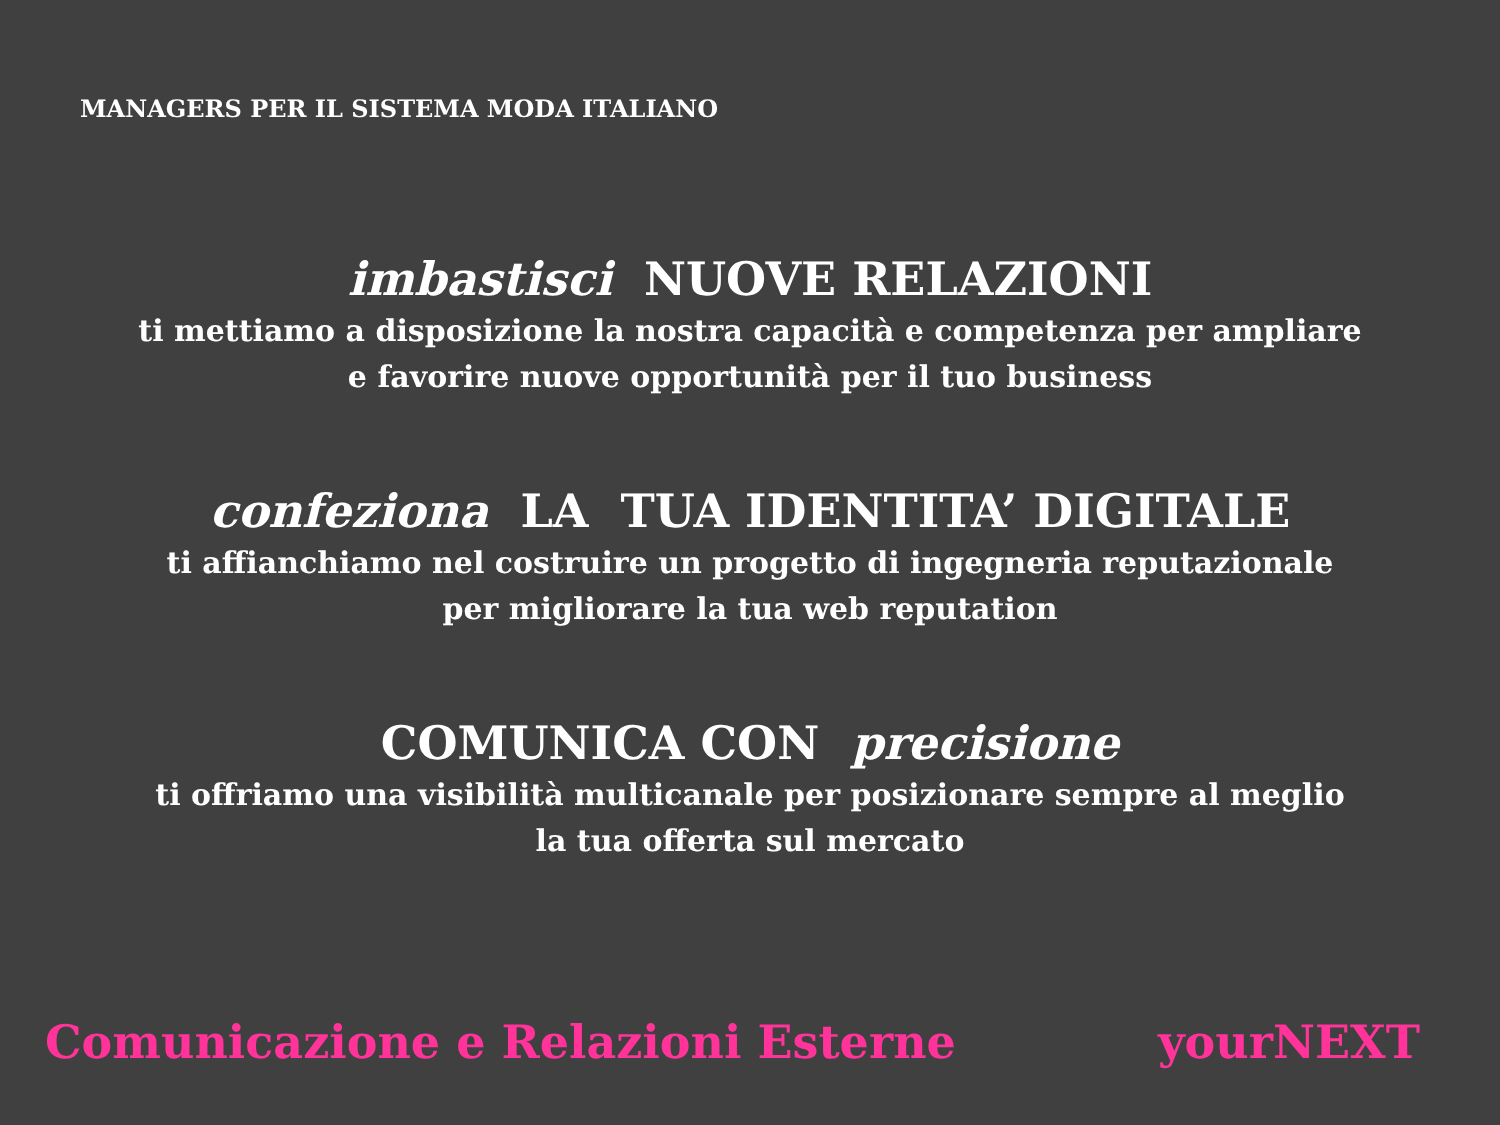MANAGERS PER IL SISTEMA MODA ITALIANO
imbastisci NUOVE RELAZIONI
ti mettiamo a disposizione la nostra capacità e competenza per ampliare
e favorire nuove opportunità per il tuo business
confeziona LA TUA IDENTITA’ DIGITALE
ti affianchiamo nel costruire un progetto di ingegneria reputazionale
per migliorare la tua web reputation
COMUNICA CON precisione
ti offriamo una visibilità multicanale per posizionare sempre al meglio
la tua offerta sul mercato
Comunicazione e Relazioni Esterne yourNEXT